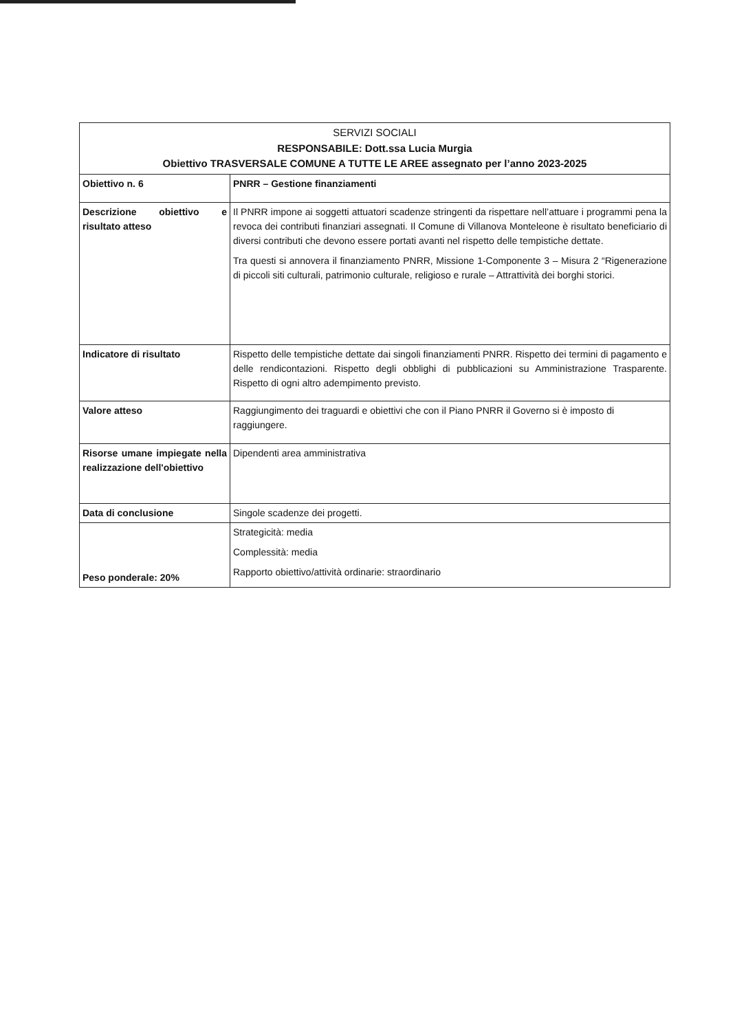| SERVIZI SOCIALI RESPONSABILE: Dott.ssa Lucia Murgia Obiettivo TRASVERSALE COMUNE A TUTTE LE AREE assegnato per l’anno 2023-2025 | |
| Obiettivo n. 6 | PNRR – Gestione finanziamenti |
| Descrizione obiettivo e risultato atteso | Il PNRR impone ai soggetti attuatori scadenze stringenti da rispettare nell’attuare i programmi pena la revoca dei contributi finanziari assegnati. Il Comune di Villanova Monteleone è risultato beneficiario di diversi contributi che devono essere portati avanti nel rispetto delle tempistiche dettate. Tra questi si annovera il finanziamento PNRR, Missione 1-Componente 3 – Misura 2 “Rigenerazione di piccoli siti culturali, patrimonio culturale, religioso e rurale – Attrattività dei borghi storici. |
| Indicatore di risultato | Rispetto delle tempistiche dettate dai singoli finanziamenti PNRR. Rispetto dei termini di pagamento e delle rendicontazioni. Rispetto degli obblighi di pubblicazioni su Amministrazione Trasparente. Rispetto di ogni altro adempimento previsto. |
| Valore atteso | Raggiungimento dei traguardi e obiettivi che con il Piano PNRR il Governo si è imposto di raggiungere. |
| Risorse umane impiegate nella realizzazione dell'obiettivo | Dipendenti area amministrativa |
| Data di conclusione | Singole scadenze dei progetti. |
| Peso ponderale: 20% | Strategicità: media Complessità: media Rapporto obiettivo/attività ordinarie: straordinario |